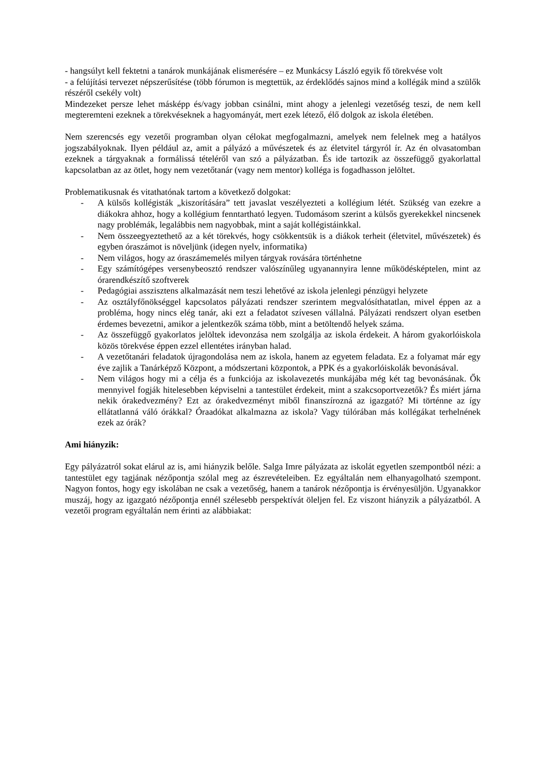- hangsúlyt kell fektetni a tanárok munkájának elismerésére – ez Munkácsy László egyik fő törekvése volt
- a felújítási tervezet népszerűsítése (több fórumon is megtettük, az érdeklődés sajnos mind a kollégák mind a szülők részéről csekély volt)
Mindezeket persze lehet másképp és/vagy jobban csinálni, mint ahogy a jelenlegi vezetőség teszi, de nem kell megteremteni ezeknek a törekvéseknek a hagyományát, mert ezek létező, élő dolgok az iskola életében.
Nem szerencsés egy vezetői programban olyan célokat megfogalmazni, amelyek nem felelnek meg a hatályos jogszabályoknak. Ilyen például az, amit a pályázó a művészetek és az életvitel tárgyról ír. Az én olvasatomban ezeknek a tárgyaknak a formálissá tételéről van szó a pályázatban. És ide tartozik az összefüggő gyakorlattal kapcsolatban az az ötlet, hogy nem vezetőtanár (vagy nem mentor) kolléga is fogadhasson jelöltet.
Problematikusnak és vitathatónak tartom a következő dolgokat:
- A külsős kollégisták „kiszorítására” tett javaslat veszélyezteti a kollégium létét. Szükség van ezekre a diákokra ahhoz, hogy a kollégium fenntartható legyen. Tudomásom szerint a külsős gyerekekkel nincsenek nagy problémák, legalábbis nem nagyobbak, mint a saját kollégistáinkkal.
- Nem összeegyeztethető az a két törekvés, hogy csökkentsük is a diákok terheit (életvitel, művészetek) és egyben óraszámot is növeljünk (idegen nyelv, informatika)
- Nem világos, hogy az óraszámemelés milyen tárgyak rovására történhetne
- Egy számítógépes versenybeosztó rendszer valószínűleg ugyanannyira lenne működésképtelen, mint az órarendkészítő szoftverek
- Pedagógiai asszisztens alkalmazását nem teszi lehetővé az iskola jelenlegi pénzügyi helyzete
- Az osztályfőnökséggel kapcsolatos pályázati rendszer szerintem megvalósíthatatlan, mivel éppen az a probléma, hogy nincs elég tanár, aki ezt a feladatot szívesen vállalná. Pályázati rendszert olyan esetben érdemes bevezetni, amikor a jelentkezők száma több, mint a betöltendő helyek száma.
- Az összefüggő gyakorlatos jelöltek idevonzása nem szolgálja az iskola érdekeit. A három gyakorlóiskola közös törekvése éppen ezzel ellentétes irányban halad.
- A vezetőtanári feladatok újragondolása nem az iskola, hanem az egyetem feladata. Ez a folyamat már egy éve zajlik a Tanárképző Központ, a módszertani központok, a PPK és a gyakorlóiskolák bevonásával.
- Nem világos hogy mi a célja és a funkciója az iskolavezetés munkájába még két tag bevonásának. Ők mennyivel fogják hitelesebben képviselni a tantestület érdekeit, mint a szakcsoportvezetők? És miért járna nekik órakedvezmény? Ezt az órakedvezményt miből finanszírozná az igazgató? Mi történne az így ellátatlanná váló órákkal? Óraadókat alkalmazna az iskola? Vagy túlórában más kollégákat terhelnének ezek az órák?
Ami hiányzik:
Egy pályázatról sokat elárul az is, ami hiányzik belőle. Salga Imre pályázata az iskolát egyetlen szempontból nézi: a tantestület egy tagjának nézőpontja szólal meg az észrevételeiben. Ez egyáltalán nem elhanyagolható szempont. Nagyon fontos, hogy egy iskolában ne csak a vezetőség, hanem a tanárok nézőpontja is érvényesüljön. Ugyanakkor muszáj, hogy az igazgató nézőpontja ennél szélesebb perspektívát öleljen fel. Ez viszont hiányzik a pályázatból. A vezetői program egyáltalán nem érinti az alábbiakat: